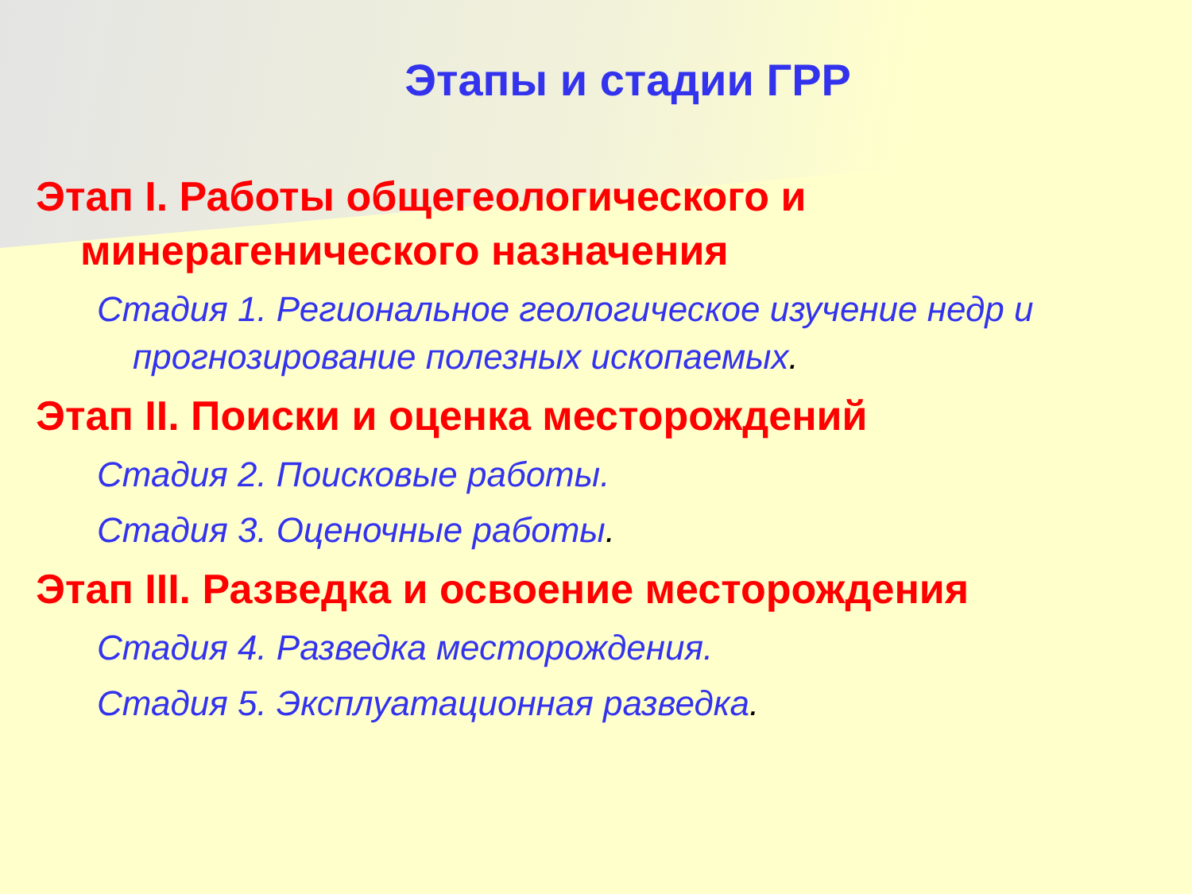Этапы и стадии ГРР
Этап I. Работы общегеологического и минерагенического назначения
Стадия 1. Региональное геологическое изучение недр и прогнозирование полезных ископаемых.
Этап II. Поиски и оценка месторождений
Стадия 2. Поисковые работы.
Стадия 3. Оценочные работы.
Этап III. Разведка и освоение месторождения
Стадия 4. Разведка месторождения.
Стадия 5. Эксплуатационная разведка.